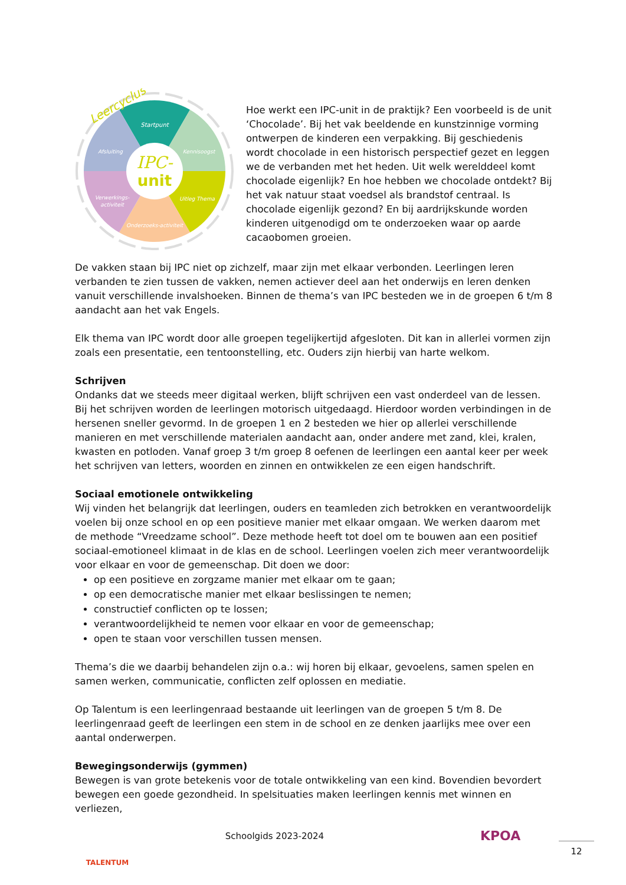IPC-
unit
Startpunt
Kennisoogst
Uitleg Thema
Onderzoeks-activiteit
Verwerkings-
activiteit
Afsluiting
Leercyclus
Hoe werkt een IPC-unit in de praktijk? Een voorbeeld is de unit ‘Chocolade’. Bij het vak beeldende en kunstzinnige vorming ontwerpen de kinderen een verpakking. Bij geschiedenis wordt chocolade in een historisch perspectief gezet en leggen we de verbanden met het heden. Uit welk werelddeel komt chocolade eigenlijk? En hoe hebben we chocolade ontdekt? Bij het vak natuur staat voedsel als brandstof centraal. Is chocolade eigenlijk gezond? En bij aardrijkskunde worden kinderen uitgenodigd om te onderzoeken waar op aarde cacaobomen groeien.
De vakken staan bij IPC niet op zichzelf, maar zijn met elkaar verbonden. Leerlingen leren verbanden te zien tussen de vakken, nemen actiever deel aan het onderwijs en leren denken vanuit verschillende invalshoeken. Binnen de thema’s van IPC besteden we in de groepen 6 t/m 8 aandacht aan het vak Engels.
Elk thema van IPC wordt door alle groepen tegelijkertijd afgesloten. Dit kan in allerlei vormen zijn zoals een presentatie, een tentoonstelling, etc. Ouders zijn hierbij van harte welkom.
Schrijven
Ondanks dat we steeds meer digitaal werken, blijft schrijven een vast onderdeel van de lessen. Bij het schrijven worden de leerlingen motorisch uitgedaagd. Hierdoor worden verbindingen in de hersenen sneller gevormd. In de groepen 1 en 2 besteden we hier op allerlei verschillende manieren en met verschillende materialen aandacht aan, onder andere met zand, klei, kralen, kwasten en potloden. Vanaf groep 3 t/m groep 8 oefenen de leerlingen een aantal keer per week het schrijven van letters, woorden en zinnen en ontwikkelen ze een eigen handschrift.
Sociaal emotionele ontwikkeling
Wij vinden het belangrijk dat leerlingen, ouders en teamleden zich betrokken en verantwoordelijk voelen bij onze school en op een positieve manier met elkaar omgaan. We werken daarom met de methode “Vreedzame school”. Deze methode heeft tot doel om te bouwen aan een positief sociaal-emotioneel klimaat in de klas en de school. Leerlingen voelen zich meer verantwoordelijk voor elkaar en voor de gemeenschap. Dit doen we door:
op een positieve en zorgzame manier met elkaar om te gaan;
op een democratische manier met elkaar beslissingen te nemen;
constructief conflicten op te lossen;
verantwoordelijkheid te nemen voor elkaar en voor de gemeenschap;
open te staan voor verschillen tussen mensen.
Thema’s die we daarbij behandelen zijn o.a.: wij horen bij elkaar, gevoelens, samen spelen en samen werken, communicatie, conflicten zelf oplossen en mediatie.
Op Talentum is een leerlingenraad bestaande uit leerlingen van de groepen 5 t/m 8. De leerlingenraad geeft de leerlingen een stem in de school en ze denken jaarlijks mee over een aantal onderwerpen.
Bewegingsonderwijs (gymmen)
Bewegen is van grote betekenis voor de totale ontwikkeling van een kind. Bovendien bevordert bewegen een goede gezondheid. In spelsituaties maken leerlingen kennis met winnen en verliezen,
TALENTUM
Schoolgids 2023-2024
KPOA
12